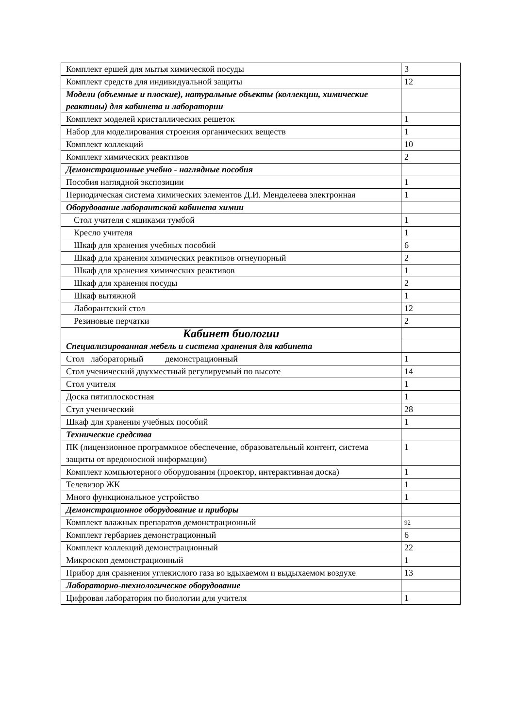| Комплект ершей для мытья химической посуды | 3 |
| Комплект средств для индивидуальной защиты | 12 |
| Модели (объемные и плоские), натуральные объекты (коллекции, химические реактивы) для кабинета и лаборатории | |
| Комплект моделей кристаллических решеток | 1 |
| Набор для моделирования строения органических веществ | 1 |
| Комплект коллекций | 10 |
| Комплект химических реактивов | 2 |
| Демонстрационные учебно - наглядные пособия | |
| Пособия наглядной экспозиции | 1 |
| Периодическая система химических элементов Д.И. Менделеева электронная | 1 |
| Оборудование лаборантской кабинета химии | |
| Стол учителя с ящиками тумбой | 1 |
| Кресло учителя | 1 |
| Шкаф для хранения учебных пособий | 6 |
| Шкаф для хранения химических реактивов огнеупорный | 2 |
| Шкаф для хранения химических реактивов | 1 |
| Шкаф для хранения посуды | 2 |
| Шкаф вытяжной | 1 |
| Лаборантский стол | 12 |
| Резиновые перчатки | 2 |
| Кабинет биологии | |
| Специализированная мебель и система хранения для кабинета | |
| Стол лабораторный демонстрационный | 1 |
| Стол ученический двухместный регулируемый по высоте | 14 |
| Стол учителя | 1 |
| Доска пятиплоскостная | 1 |
| Стул ученический | 28 |
| Шкаф для хранения учебных пособий | 1 |
| Технические средства | |
| ПК (лицензионное программное обеспечение, образовательный контент, система защиты от вредоносной информации) | 1 |
| Комплект компьютерного оборудования (проектор, интерактивная доска) | 1 |
| Телевизор ЖК | 1 |
| Много функциональное устройство | 1 |
| Демонстрационное оборудование и приборы | |
| Комплект влажных препаратов демонстрационный | 92 |
| Комплект гербариев демонстрационный | 6 |
| Комплект коллекций демонстрационный | 22 |
| Микроскоп демонстрационный | 1 |
| Прибор для сравнения углекислого газа во вдыхаемом и выдыхаемом воздухе | 13 |
| Лабораторно-технологическое оборудование | |
| Цифровая лаборатория по биологии для учителя | 1 |